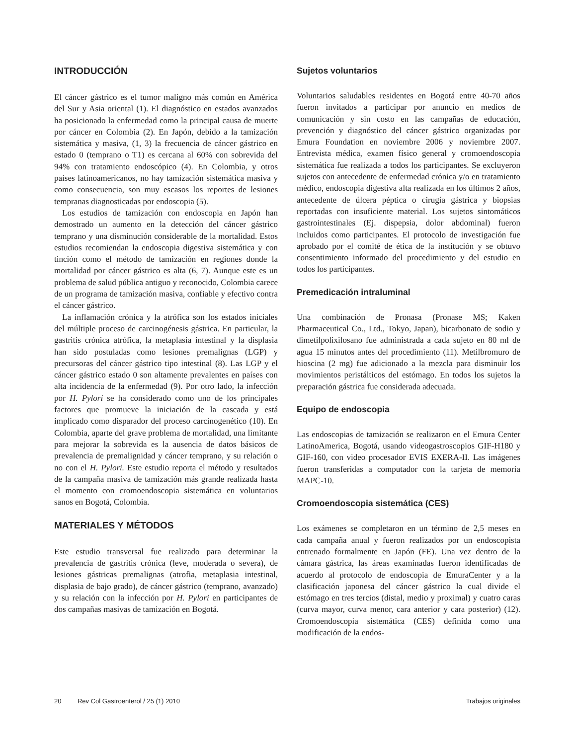INTRODUCCIÓN
El cáncer gástrico es el tumor maligno más común en América del Sur y Asia oriental (1). El diagnóstico en estados avanzados ha posicionado la enfermedad como la principal causa de muerte por cáncer en Colombia (2). En Japón, debido a la tamización sistemática y masiva, (1, 3) la frecuencia de cáncer gástrico en estado 0 (temprano o T1) es cercana al 60% con sobrevida del 94% con tratamiento endoscópico (4). En Colombia, y otros países latinoamericanos, no hay tamización sistemática masiva y como consecuencia, son muy escasos los reportes de lesiones tempranas diagnosticadas por endoscopia (5).
Los estudios de tamización con endoscopia en Japón han demostrado un aumento en la detección del cáncer gástrico temprano y una disminución considerable de la mortalidad. Estos estudios recomiendan la endoscopia digestiva sistemática y con tinción como el método de tamización en regiones donde la mortalidad por cáncer gástrico es alta (6, 7). Aunque este es un problema de salud pública antiguo y reconocido, Colombia carece de un programa de tamización masiva, confiable y efectivo contra el cáncer gástrico.
La inflamación crónica y la atrófica son los estados iniciales del múltiple proceso de carcinogénesis gástrica. En particular, la gastritis crónica atrófica, la metaplasia intestinal y la displasia han sido postuladas como lesiones premalignas (LGP) y precursoras del cáncer gástrico tipo intestinal (8). Las LGP y el cáncer gástrico estado 0 son altamente prevalentes en países con alta incidencia de la enfermedad (9). Por otro lado, la infección por H. Pylori se ha considerado como uno de los principales factores que promueve la iniciación de la cascada y está implicado como disparador del proceso carcinogenético (10). En Colombia, aparte del grave problema de mortalidad, una limitante para mejorar la sobrevida es la ausencia de datos básicos de prevalencia de premalignidad y cáncer temprano, y su relación o no con el H. Pylori. Este estudio reporta el método y resultados de la campaña masiva de tamización más grande realizada hasta el momento con cromoendoscopia sistemática en voluntarios sanos en Bogotá, Colombia.
MATERIALES Y MÉTODOS
Este estudio transversal fue realizado para determinar la prevalencia de gastritis crónica (leve, moderada o severa), de lesiones gástricas premalignas (atrofia, metaplasia intestinal, displasia de bajo grado), de cáncer gástrico (temprano, avanzado) y su relación con la infección por H. Pylori en participantes de dos campañas masivas de tamización en Bogotá.
Sujetos voluntarios
Voluntarios saludables residentes en Bogotá entre 40-70 años fueron invitados a participar por anuncio en medios de comunicación y sin costo en las campañas de educación, prevención y diagnóstico del cáncer gástrico organizadas por Emura Foundation en noviembre 2006 y noviembre 2007. Entrevista médica, examen físico general y cromoendoscopia sistemática fue realizada a todos los participantes. Se excluyeron sujetos con antecedente de enfermedad crónica y/o en tratamiento médico, endoscopia digestiva alta realizada en los últimos 2 años, antecedente de úlcera péptica o cirugía gástrica y biopsias reportadas con insuficiente material. Los sujetos sintomáticos gastrointestinales (Ej. dispepsia, dolor abdominal) fueron incluidos como participantes. El protocolo de investigación fue aprobado por el comité de ética de la institución y se obtuvo consentimiento informado del procedimiento y del estudio en todos los participantes.
Premedicación intraluminal
Una combinación de Pronasa (Pronase MS; Kaken Pharmaceutical Co., Ltd., Tokyo, Japan), bicarbonato de sodio y dimetilpolixilosano fue administrada a cada sujeto en 80 ml de agua 15 minutos antes del procedimiento (11). Metilbromuro de hioscina (2 mg) fue adicionado a la mezcla para disminuir los movimientos peristálticos del estómago. En todos los sujetos la preparación gástrica fue considerada adecuada.
Equipo de endoscopia
Las endoscopias de tamización se realizaron en el Emura Center LatinoAmerica, Bogotá, usando videogastroscopios GIF-H180 y GIF-160, con video procesador EVIS EXERA-II. Las imágenes fueron transferidas a computador con la tarjeta de memoria MAPC-10.
Cromoendoscopia sistemática (CES)
Los exámenes se completaron en un término de 2,5 meses en cada campaña anual y fueron realizados por un endoscopista entrenado formalmente en Japón (FE). Una vez dentro de la cámara gástrica, las áreas examinadas fueron identificadas de acuerdo al protocolo de endoscopia de EmuraCenter y a la clasificación japonesa del cáncer gástrico la cual divide el estómago en tres tercios (distal, medio y proximal) y cuatro caras (curva mayor, curva menor, cara anterior y cara posterior) (12). Cromoendoscopia sistemática (CES) definida como una modificación de la endos-
20 Rev Col Gastroenterol / 25 (1) 2010 Trabajos originales